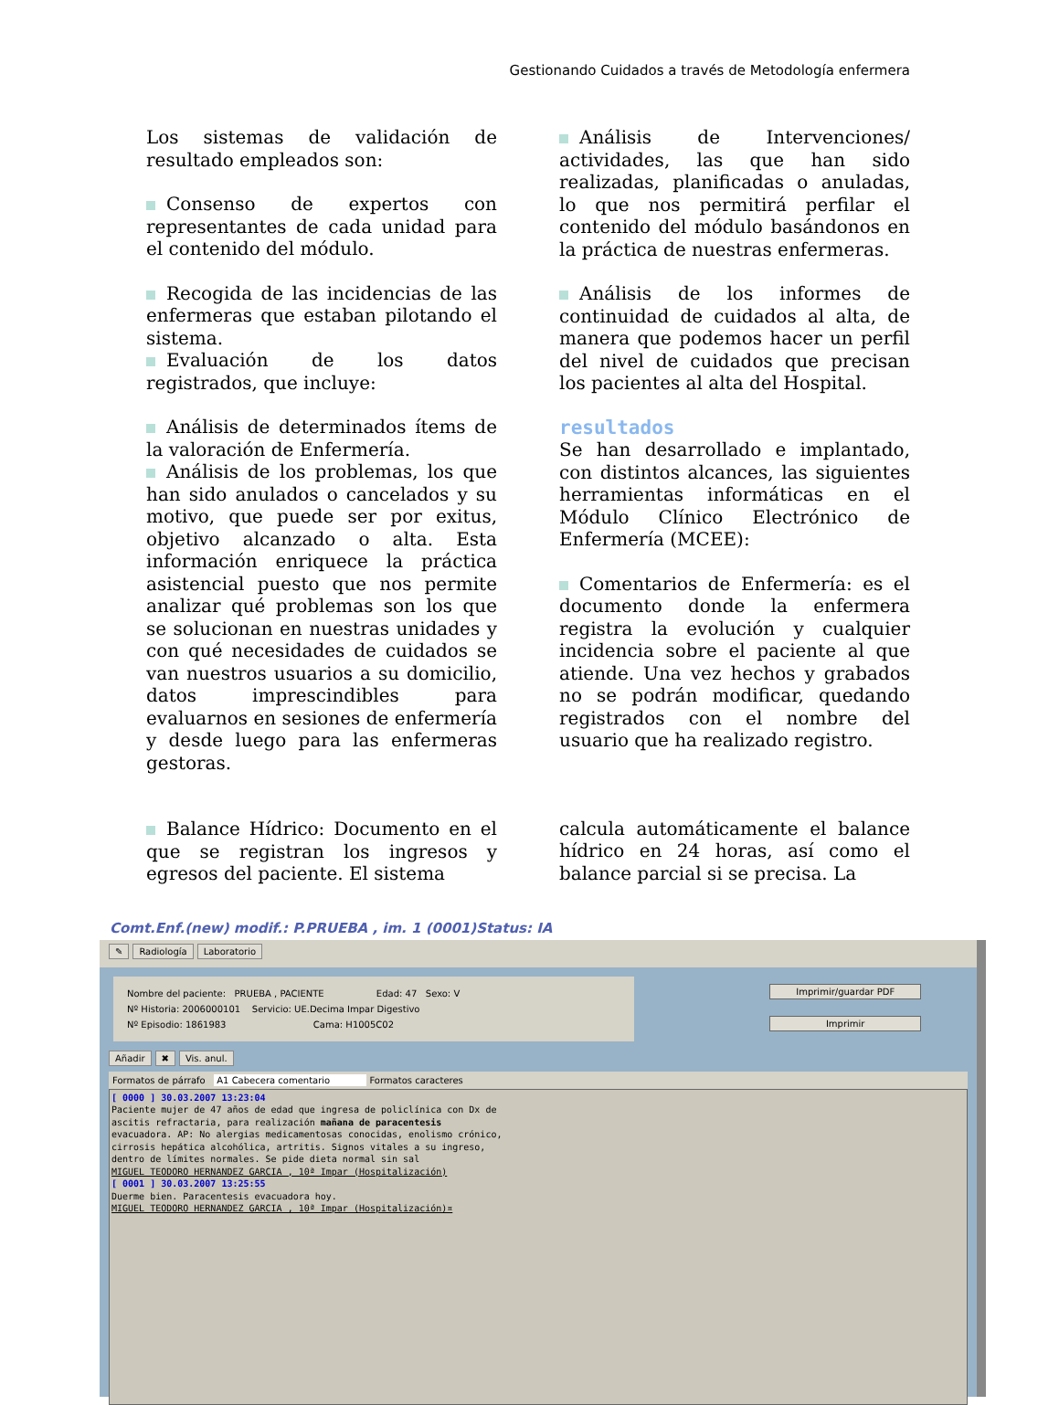Gestionando Cuidados a través de Metodología enfermera
Los sistemas de validación de resultado empleados son:
Consenso de expertos con representantes de cada unidad para el contenido del módulo.
Recogida de las incidencias de las enfermeras que estaban pilotando el sistema.
Evaluación de los datos registrados, que incluye:
Análisis de determinados ítems de la valoración de Enfermería.
Análisis de los problemas, los que han sido anulados o cancelados y su motivo, que puede ser por exitus, objetivo alcanzado o alta. Esta información enriquece la práctica asistencial puesto que nos permite analizar qué problemas son los que se solucionan en nuestras unidades y con qué necesidades de cuidados se van nuestros usuarios a su domicilio, datos imprescindibles para evaluarnos en sesiones de enfermería y desde luego para las enfermeras gestoras.
Balance Hídrico: Documento en el que se registran los ingresos y egresos del paciente. El sistema
Análisis de Intervenciones/ actividades, las que han sido realizadas, planificadas o anuladas, lo que nos permitirá perfilar el contenido del módulo basándonos en la práctica de nuestras enfermeras.
Análisis de los informes de continuidad de cuidados al alta, de manera que podemos hacer un perfil del nivel de cuidados que precisan los pacientes al alta del Hospital.
resultados
Se han desarrollado e implantado, con distintos alcances, las siguientes herramientas informáticas en el Módulo Clínico Electrónico de Enfermería (MCEE):
Comentarios de Enfermería: es el documento donde la enfermera registra la evolución y cualquier incidencia sobre el paciente al que atiende. Una vez hechos y grabados no se podrán modificar, quedando registrados con el nombre del usuario que ha realizado registro.
calcula automáticamente el balance hídrico en 24 horas, así como el balance parcial si se precisa. La
Comt.Enf.(new) modif.: P.PRUEBA , im. 1 (0001)Status: IA
✎ Radiología Laboratorio
Nombre del paciente: PRUEBA , PACIENTE Edad: 47 Sexo: V
Nº Historia: 2006000101 Servicio: UE.Decima Impar Digestivo
Nº Episodio: 1861983 Cama: H1005C02
Imprimir/guardar PDF
Imprimir
Añadir ✖ Vis. anul.
Formatos de párrafo A1 Cabecera comentario Formatos caracteres
[ 0000 ] 30.03.2007 13:23:04
Paciente mujer de 47 años de edad que ingresa de policlínica con Dx de
ascitis refractaria, para realización mañana de paracentesis
evacuadora. AP: No alergias medicamentosas conocidas, enolismo crónico,
cirrosis hepática alcohólica, artritis. Signos vitales a su ingreso,
dentro de límites normales. Se pide dieta normal sin sal
MIGUEL TEODORO HERNANDEZ GARCIA , 10ª Impar (Hospitalización)
[ 0001 ] 30.03.2007 13:25:55
Duerme bien. Paracentesis evacuadora hoy.
MIGUEL TEODORO HERNANDEZ GARCIA , 10ª Impar (Hospitalización)¤